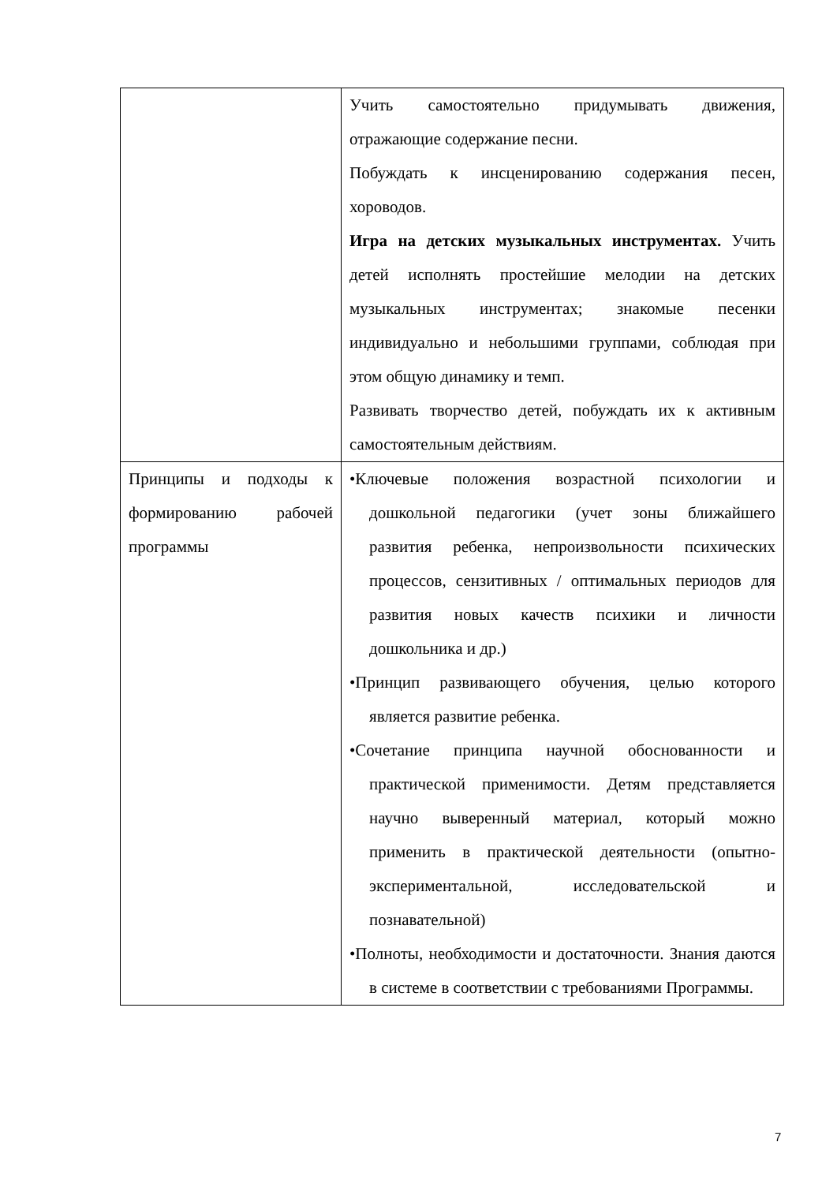| | Учить самостоятельно придумывать движения, отражающие содержание песни. Побуждать к инсценированию содержания песен, хороводов. Игра на детских музыкальных инструментах. Учить детей исполнять простейшие мелодии на детских музыкальных инструментах; знакомые песенки индивидуально и небольшими группами, соблюдая при этом общую динамику и темп. Развивать творчество детей, побуждать их к активным самостоятельным действиям. |
| Принципы и подходы к формированию рабочей программы | •Ключевые положения возрастной психологии и дошкольной педагогики (учет зоны ближайшего развития ребенка, непроизвольности психических процессов, сензитивных / оптимальных периодов для развития новых качеств психики и личности дошкольника и др.) •Принцип развивающего обучения, целью которого является развитие ребенка. •Сочетание принципа научной обоснованности и практической применимости. Детям представляется научно выверенный материал, который можно применить в практической деятельности (опытно-экспериментальной, исследовательской и познавательной) •Полноты, необходимости и достаточности. Знания даются в системе в соответствии с требованиями Программы. |
7